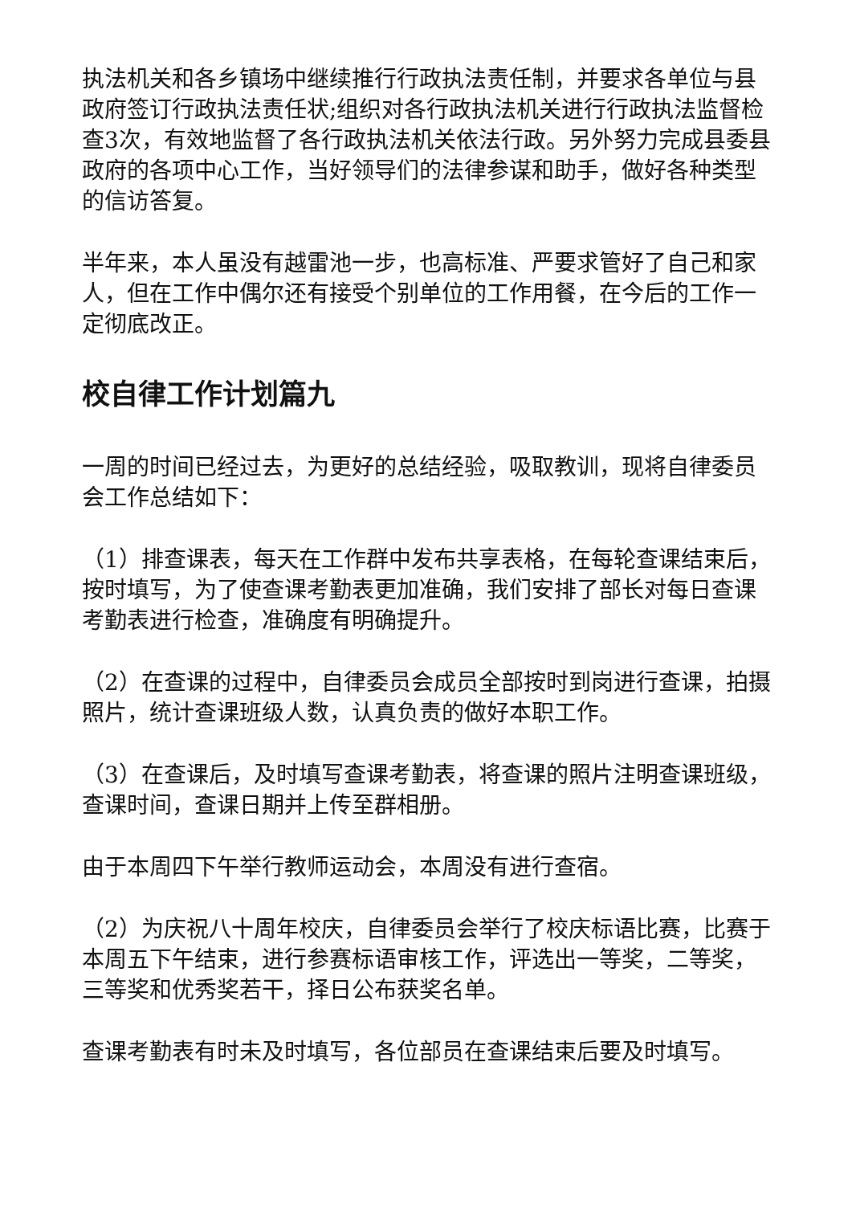执法机关和各乡镇场中继续推行行政执法责任制，并要求各单位与县政府签订行政执法责任状;组织对各行政执法机关进行行政执法监督检查3次，有效地监督了各行政执法机关依法行政。另外努力完成县委县政府的各项中心工作，当好领导们的法律参谋和助手，做好各种类型的信访答复。
半年来，本人虽没有越雷池一步，也高标准、严要求管好了自己和家人，但在工作中偶尔还有接受个别单位的工作用餐，在今后的工作一定彻底改正。
校自律工作计划篇九
一周的时间已经过去，为更好的总结经验，吸取教训，现将自律委员会工作总结如下：
（1）排查课表，每天在工作群中发布共享表格，在每轮查课结束后，按时填写，为了使查课考勤表更加准确，我们安排了部长对每日查课考勤表进行检查，准确度有明确提升。
（2）在查课的过程中，自律委员会成员全部按时到岗进行查课，拍摄照片，统计查课班级人数，认真负责的做好本职工作。
（3）在查课后，及时填写查课考勤表，将查课的照片注明查课班级，查课时间，查课日期并上传至群相册。
由于本周四下午举行教师运动会，本周没有进行查宿。
（2）为庆祝八十周年校庆，自律委员会举行了校庆标语比赛，比赛于本周五下午结束，进行参赛标语审核工作，评选出一等奖，二等奖，三等奖和优秀奖若干，择日公布获奖名单。
查课考勤表有时未及时填写，各位部员在查课结束后要及时填写。